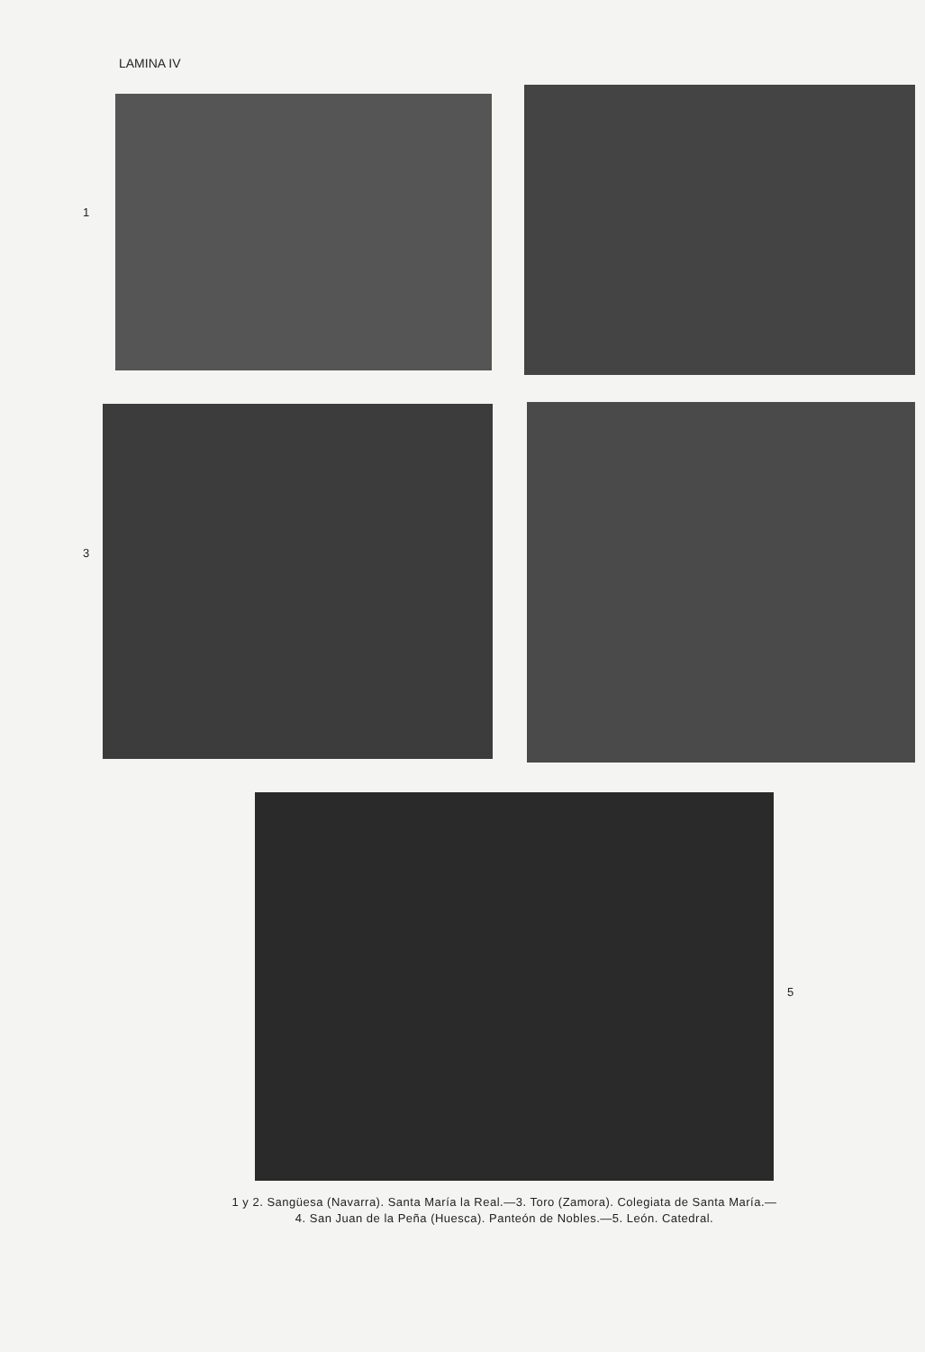LAMINA IV
1
3
5
1 y 2. Sangüesa (Navarra). Santa María la Real.—3. Toro (Zamora). Colegiata de Santa María.—
4. San Juan de la Peña (Huesca). Panteón de Nobles.—5. León. Catedral.